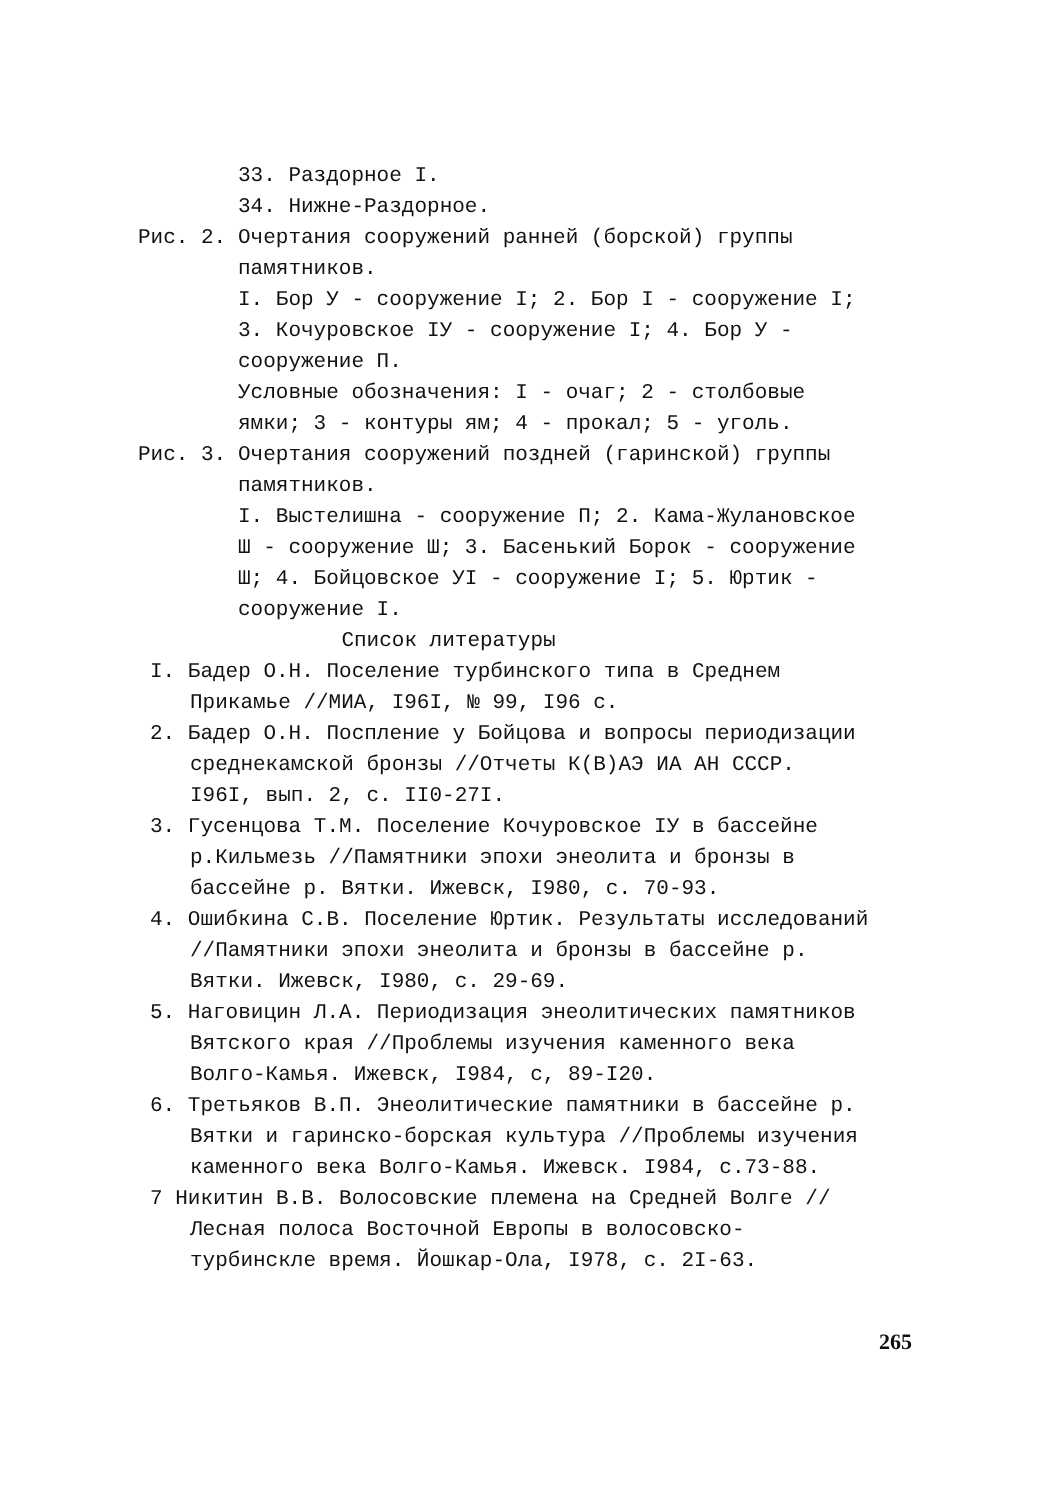33. Раздорное I.
34. Нижне-Раздорное.
Рис. 2. Очертания сооружений ранней (борской) группы
памятников.
I. Бор У - сооружение I; 2. Бор I - сооружение I; 3. Кочуровское IУ - сооружение I; 4. Бор У - сооружение П.
Условные обозначения: I - очаг; 2 - столбовые ямки; 3 - контуры ям; 4 - прокал; 5 - уголь.
Рис. 3. Очертания сооружений поздней (гаринской) группы
памятников.
I. Выстелишна - сооружение П; 2. Кама-Жулановское Ш - сооружение Ш; 3. Басенький Борок - сооружение Ш; 4. Бойцовское УI - сооружение I; 5. Юртик - сооружение I.
Список литературы
I. Бадер О.Н. Поселение турбинского типа в Среднем Прикамье //МИА, I96I, № 99, I96 с.
2. Бадер О.Н. Поспление у Бойцова и вопросы периодизации среднекамской бронзы //Отчеты К(В)АЭ ИА АН СССР. I96I, вып. 2, с. II0-27I.
3. Гусенцова Т.М. Поселение Кочуровское IУ в бассейне р.Кильмезь //Памятники эпохи энеолита и бронзы в бассейне р. Вятки. Ижевск, I980, с. 70-93.
4. Ошибкина С.В. Поселение Юртик. Результаты исследований //Памятники эпохи энеолита и бронзы в бассейне р. Вятки. Ижевск, I980, с. 29-69.
5. Наговицин Л.А. Периодизация энеолитических памятников Вятского края //Проблемы изучения каменного века Волго-Камья. Ижевск, I984, с, 89-I20.
6. Третьяков В.П. Энеолитические памятники в бассейне р. Вятки и гаринско-борская культура //Проблемы изучения каменного века Волго-Камья. Ижевск. I984, с.73-88.
7 Никитин В.В. Волосовские племена на Средней Волге //Лесная полоса Восточной Европы в волосовско-турбинскле время. Йошкар-Ола, I978, с. 2I-63.
265